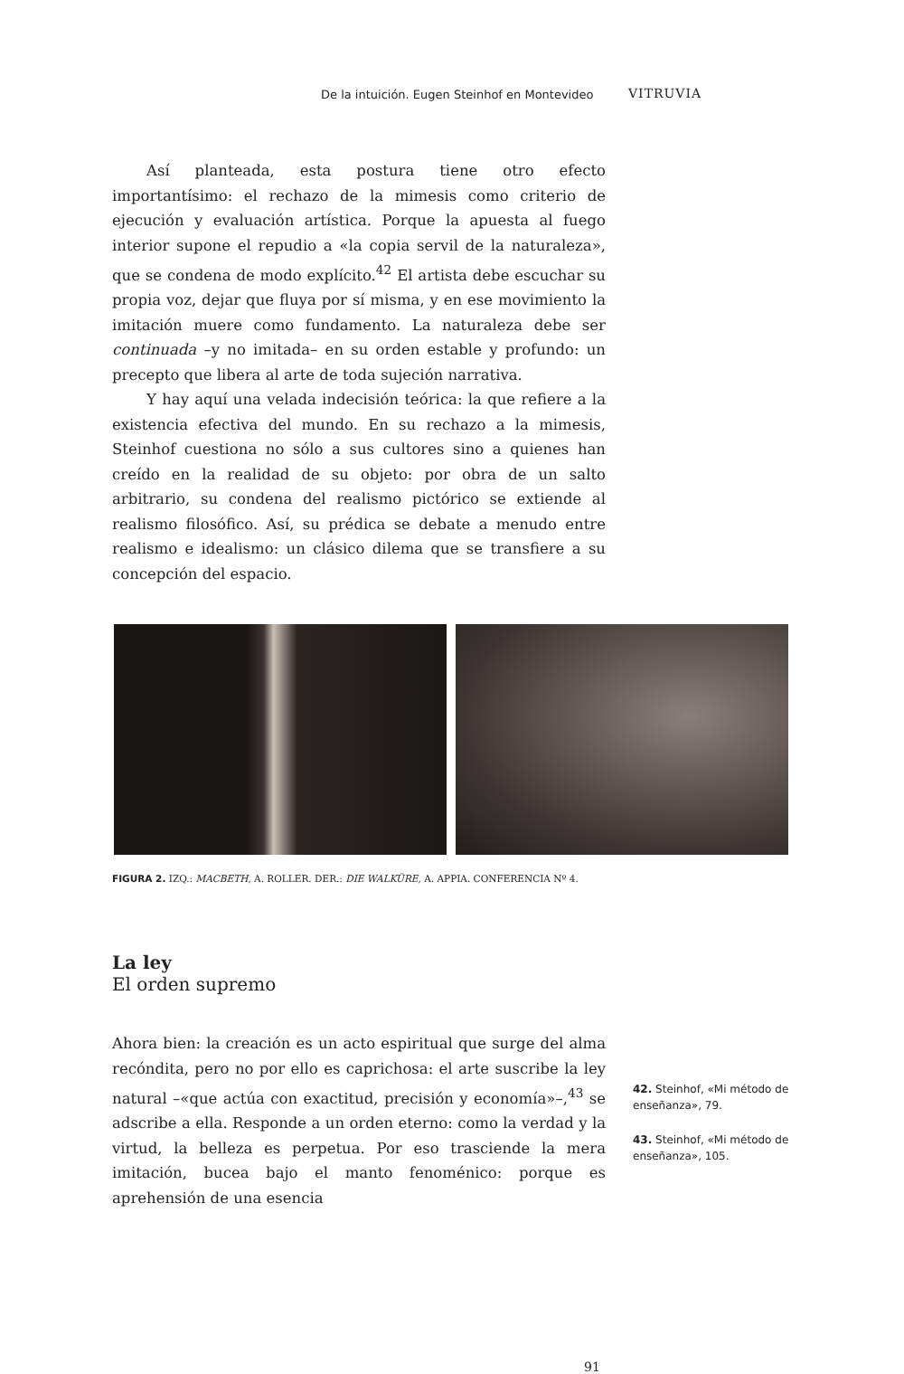De la intuición. Eugen Steinhof en Montevideo VITRUVIA
Así planteada, esta postura tiene otro efecto importantísimo: el rechazo de la mimesis como criterio de ejecución y evaluación artística. Porque la apuesta al fuego interior supone el repudio a «la copia servil de la naturaleza», que se condena de modo explícito.<sup>42</sup> El artista debe escuchar su propia voz, dejar que fluya por sí misma, y en ese movimiento la imitación muere como fundamento. La naturaleza debe ser continuada –y no imitada– en su orden estable y profundo: un precepto que libera al arte de toda sujeción narrativa.
Y hay aquí una velada indecisión teórica: la que refiere a la existencia efectiva del mundo. En su rechazo a la mimesis, Steinhof cuestiona no sólo a sus cultores sino a quienes han creído en la realidad de su objeto: por obra de un salto arbitrario, su condena del realismo pictórico se extiende al realismo filosófico. Así, su prédica se debate a menudo entre realismo e idealismo: un clásico dilema que se transfiere a su concepción del espacio.
FIGURA 2. IZQ.: MACBETH, A. ROLLER. DER.: DIE WALKÜRE, A. APPIA. CONFERENCIA Nº 4.
La ley
El orden supremo
Ahora bien: la creación es un acto espiritual que surge del alma recóndita, pero no por ello es caprichosa: el arte suscribe la ley natural –«que actúa con exactitud, precisión y economía»–,<sup>43</sup> se adscribe a ella. Responde a un orden eterno: como la verdad y la virtud, la belleza es perpetua. Por eso trasciende la mera imitación, bucea bajo el manto fenoménico: porque es aprehensión de una esencia
42. Steinhof, «Mi método de enseñanza», 79.
43. Steinhof, «Mi método de enseñanza», 105.
91